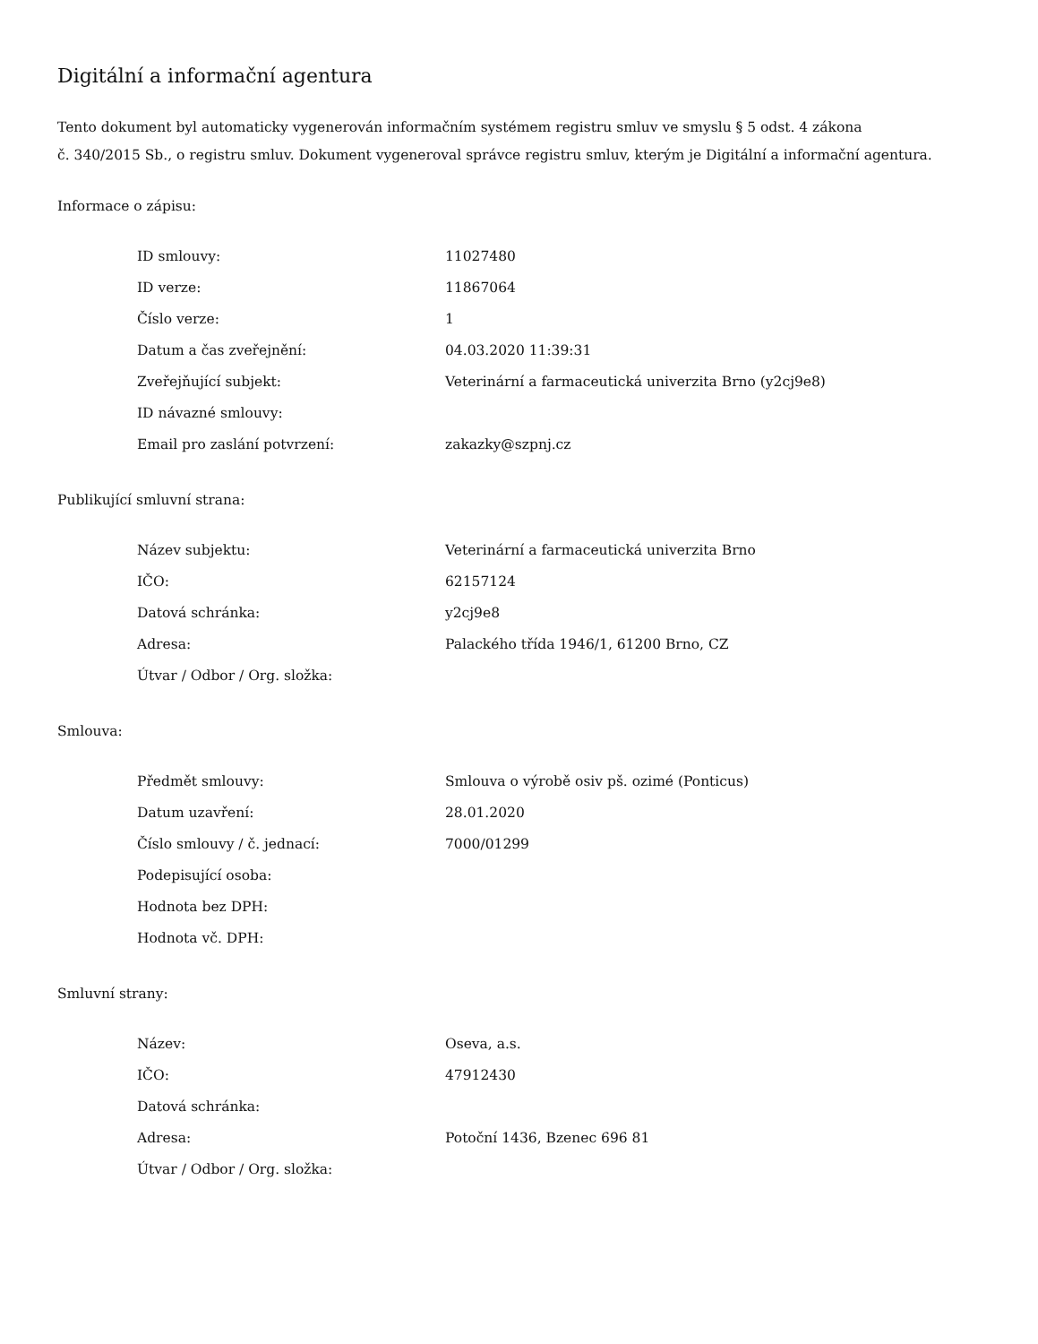Digitální a informační agentura
Tento dokument byl automaticky vygenerován informačním systémem registru smluv ve smyslu § 5 odst. 4 zákona
č. 340/2015 Sb., o registru smluv. Dokument vygeneroval správce registru smluv, kterým je Digitální a informační agentura.
Informace o zápisu:
| ID smlouvy: | 11027480 |
| ID verze: | 11867064 |
| Číslo verze: | 1 |
| Datum a čas zveřejnění: | 04.03.2020 11:39:31 |
| Zveřejňující subjekt: | Veterinární a farmaceutická univerzita Brno (y2cj9e8) |
| ID návazné smlouvy: | |
| Email pro zaslání potvrzení: | zakazky@szpnj.cz |
Publikující smluvní strana:
| Název subjektu: | Veterinární a farmaceutická univerzita Brno |
| IČO: | 62157124 |
| Datová schránka: | y2cj9e8 |
| Adresa: | Palackého třída 1946/1, 61200 Brno, CZ |
| Útvar / Odbor / Org. složka: | |
Smlouva:
| Předmět smlouvy: | Smlouva o výrobě osiv pš. ozimé (Ponticus) |
| Datum uzavření: | 28.01.2020 |
| Číslo smlouvy / č. jednací: | 7000/01299 |
| Podepisující osoba: | |
| Hodnota bez DPH: | |
| Hodnota vč. DPH: | |
Smluvní strany:
| Název: | Oseva, a.s. |
| IČO: | 47912430 |
| Datová schránka: | |
| Adresa: | Potoční 1436, Bzenec 696 81 |
| Útvar / Odbor / Org. složka: | |